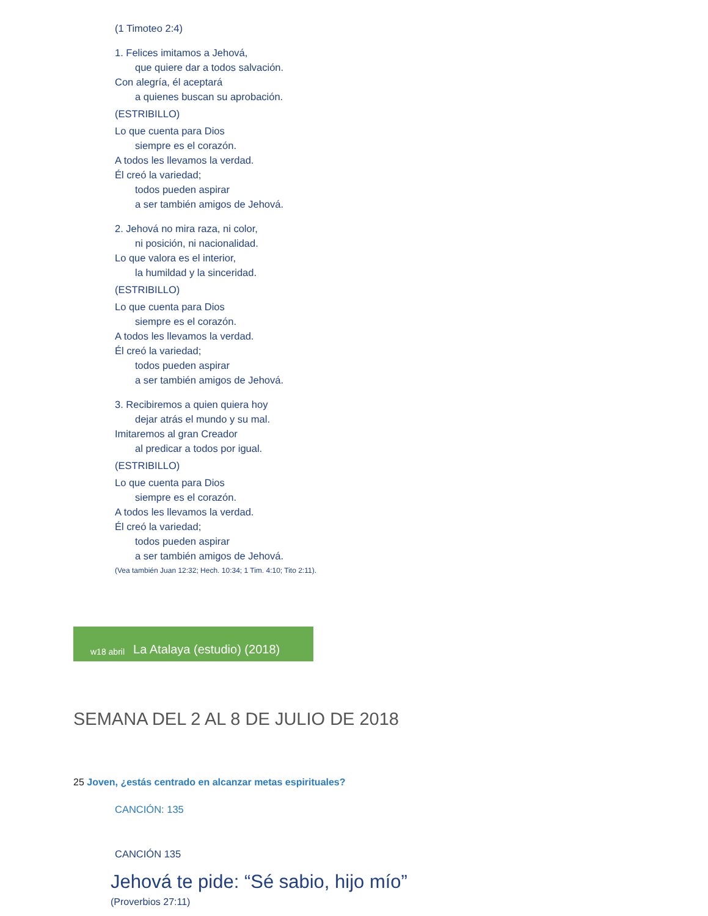(1 Timoteo 2:4)
1. Felices imitamos a Jehová,
que quiere dar a todos salvación.
Con alegría, él aceptará
a quienes buscan su aprobación.
(ESTRIBILLO)
Lo que cuenta para Dios
siempre es el corazón.
A todos les llevamos la verdad.
Él creó la variedad;
todos pueden aspirar
a ser también amigos de Jehová.
2. Jehová no mira raza, ni color,
ni posición, ni nacionalidad.
Lo que valora es el interior,
la humildad y la sinceridad.
(ESTRIBILLO)
Lo que cuenta para Dios
siempre es el corazón.
A todos les llevamos la verdad.
Él creó la variedad;
todos pueden aspirar
a ser también amigos de Jehová.
3. Recibiremos a quien quiera hoy
dejar atrás el mundo y su mal.
Imitaremos al gran Creador
al predicar a todos por igual.
(ESTRIBILLO)
Lo que cuenta para Dios
siempre es el corazón.
A todos les llevamos la verdad.
Él creó la variedad;
todos pueden aspirar
a ser también amigos de Jehová.
(Vea también Juan 12:32; Hech. 10:34; 1 Tim. 4:10; Tito 2:11).
w18 abril La Atalaya (estudio) (2018)
SEMANA DEL 2 AL 8 DE JULIO DE 2018
25 Joven, ¿estás centrado en alcanzar metas espirituales?
CANCIÓN: 135
CANCIÓN 135
Jehová te pide: “Sé sabio, hijo mío”
(Proverbios 27:11)